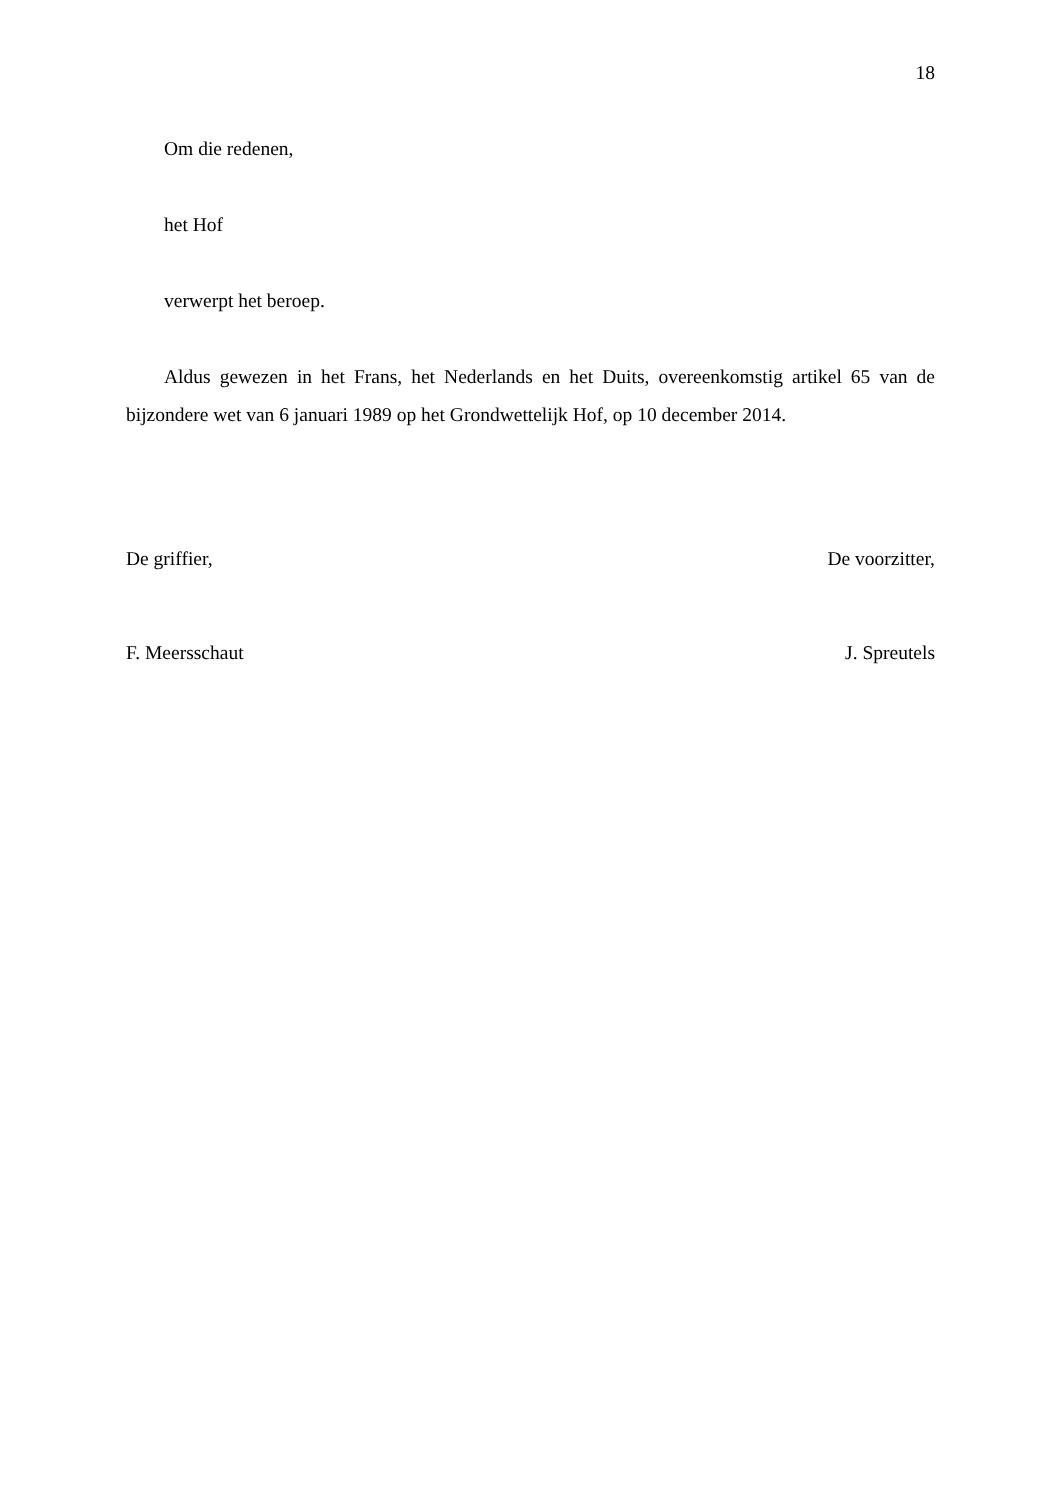18
Om die redenen,
het Hof
verwerpt het beroep.
Aldus gewezen in het Frans, het Nederlands en het Duits, overeenkomstig artikel 65 van de bijzondere wet van 6 januari 1989 op het Grondwettelijk Hof, op 10 december 2014.
De griffier, De voorzitter,
F. Meersschaut J. Spreutels